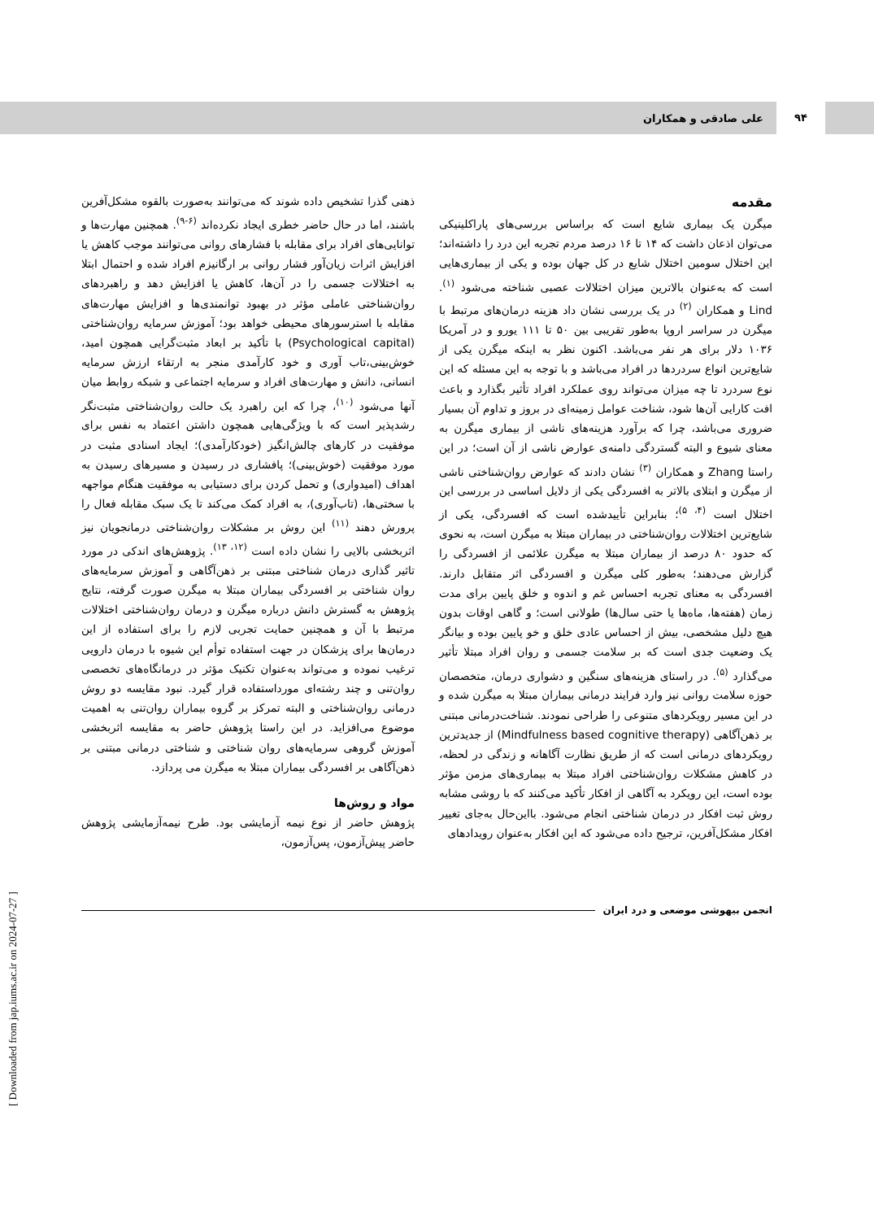۹۴
علی صادقی و همکاران
مقدمه
میگرن یک بیماری شایع است که براساس بررسی‌های پاراکلینیکی می‌توان اذعان داشت که ۱۴ تا ۱۶ درصد مردم تجربه این درد را داشته‌اند؛ این اختلال سومین اختلال شایع در کل جهان بوده و یکی از بیماری‌هایی است که به‌عنوان بالاترین میزان اختلالات عصبی شناخته می‌شود <sup>(۱)</sup>. Lind و همکاران <sup>(۲)</sup> در یک بررسی نشان داد هزینه درمان‌های مرتبط با میگرن در سراسر اروپا به‌طور تقریبی بین ۵۰ تا ۱۱۱ یورو و در آمریکا ۱۰۳۶ دلار برای هر نفر می‌باشد. اکنون نظر به اینکه میگرن یکی از شایع‌ترین انواع سردردها در افراد می‌باشد و با توجه به این مسئله که این نوع سردرد تا چه میزان می‌تواند روی عملکرد افراد تأثیر بگذارد و باعث افت کارایی آن‌ها شود، شناخت عوامل زمینه‌ای در بروز و تداوم آن بسیار ضروری می‌باشد، چرا که برآورد هزینه‌های ناشی از بیماری میگرن به معنای شیوع و البته گستردگی دامنه‌ی عوارض ناشی از آن است؛ در این راستا Zhang و همکاران <sup>(۳)</sup> نشان دادند که عوارض روان‌شناختی ناشی از میگرن و ابتلای بالاتر به افسردگی یکی از دلایل اساسی در بررسی این اختلال است <sup>(۴، ۵)</sup>؛ بنابراین تأییدشده است که افسردگی، یکی از شایع‌ترین اختلالات روان‌شناختی در بیماران مبتلا به میگرن است، به نحوی که حدود ۸۰ درصد از بیماران مبتلا به میگرن علائمی از افسردگی را گزارش می‌دهند؛ به‌طور کلی میگرن و افسردگی اثر متقابل دارند. افسردگی به معنای تجربه احساس غم و اندوه و خلق پایین برای مدت زمان (هفته‌ها، ماه‌ها یا حتی سال‌ها) طولانی است؛ و گاهی اوقات بدون هیچ دلیل مشخصی، بیش از احساس عادی خلق و خو پایین بوده و بیانگر یک وضعیت جدی است که بر سلامت جسمی و روان افراد مبتلا تأثیر می‌گذارد <sup>(۵)</sup>. در راستای هزینه‌های سنگین و دشواری درمان، متخصصان حوزه سلامت روانی نیز وارد فرایند درمانی بیماران مبتلا به میگرن شده و در این مسیر رویکردهای متنوعی را طراحی نمودند. شناخت‌درمانی مبتنی بر ذهن‌آگاهی (Mindfulness based cognitive therapy) از جدیدترین رویکردهای درمانی است که از طریق نظارت آگاهانه و زندگی در لحظه، در کاهش مشکلات روان‌شناختی افراد مبتلا به بیماری‌های مزمن مؤثر بوده است، این رویکرد به آگاهی از افکار تأکید می‌کنند که با روشی مشابه روش ثبت افکار در درمان شناختی انجام می‌شود. بااین‌حال به‌جای تغییر افکار مشکل‌آفرین، ترجیح داده می‌شود که این افکار به‌عنوان رویدادهای
ذهنی گذرا تشخیص داده شوند که می‌توانند به‌صورت بالقوه مشکل‌آفرین باشند، اما در حال حاضر خطری ایجاد نکرده‌اند <sup>(۶-۹)</sup>. همچنین مهارت‌ها و توانایی‌های افراد برای مقابله با فشارهای روانی می‌توانند موجب کاهش یا افزایش اثرات زیان‌آور فشار روانی بر ارگانیزم افراد شده و احتمال ابتلا به اختلالات جسمی را در آن‌ها، کاهش یا افزایش دهد و راهبردهای روان‌شناختی عاملی مؤثر در بهبود توانمندی‌ها و افزایش مهارت‌های مقابله با استرسورهای محیطی خواهد بود؛ آموزش سرمایه روان‌شناختی (Psychological capital) با تأکید بر ابعاد مثبت‌گرایی همچون امید، خوش‌بینی،تاب آوری و خود کارآمدی منجر به ارتقاء ارزش سرمایه انسانی، دانش و مهارت‌های افراد و سرمایه اجتماعی و شبکه روابط میان آنها می‌شود <sup>(۱۰)</sup>، چرا که این راهبرد یک حالت روان‌شناختی مثبت‌نگر رشدپذیر است که با ویژگی‌هایی همچون داشتن اعتماد به نفس برای موفقیت در کارهای چالش‌انگیز (خودکارآمدی)؛ ایجاد اسنادی مثبت در مورد موفقیت (خوش‌بینی)؛ پافشاری در رسیدن و مسیرهای رسیدن به اهداف (امیدواری) و تحمل کردن برای دستیابی به موفقیت هنگام مواجهه با سختی‌ها، (تاب‌آوری)، به افراد کمک می‌کند تا یک سبک مقابله فعال را پرورش دهند <sup>(۱۱)</sup> این روش بر مشکلات روان‌شناختی درمانجویان نیز اثربخشی بالایی را نشان داده است <sup>(۱۲، ۱۳)</sup>. پژوهش‌های اندکی در مورد تاثیر گذاری درمان شناختی مبتنی بر ذهن‌آگاهی و آموزش سرمایه‌های روان شناختی بر افسردگی بیماران مبتلا به میگرن صورت گرفته، نتایج پژوهش به گسترش دانش درباره میگرن و درمان روان‌شناختی اختلالات مرتبط با آن و همچنین حمایت تجربی لازم را برای استفاده از این درمان‌ها برای پزشکان در جهت استفاده توأم این شیوه با درمان دارویی ترغیب نموده و می‌تواند به‌عنوان تکنیک مؤثر در درمانگاه‌های تخصصی روان‌تنی و چند رشته‌ای مورداستفاده قرار گیرد. نبود مقایسه دو روش درمانی روان‌شناختی و البته تمرکز بر گروه بیماران روان‌تنی به اهمیت موضوع می‌افزاید. در این راستا پژوهش حاضر به مقایسه اثربخشی آموزش گروهی سرمایه‌های روان شناختی و شناختی درمانی مبتنی بر ذهن‌آگاهی بر افسردگی بیماران مبتلا به میگرن می پردازد.
مواد و روش‌ها
پژوهش حاضر از نوع نیمه آزمایشی بود. طرح نیمه‌آزمایشی پژوهش حاضر پیش‌آزمون، پس‌آزمون،
انجمن بیهوشی موضعی و درد ایران
[ Downloaded from jap.iums.ac.ir on 2024-07-27 ]